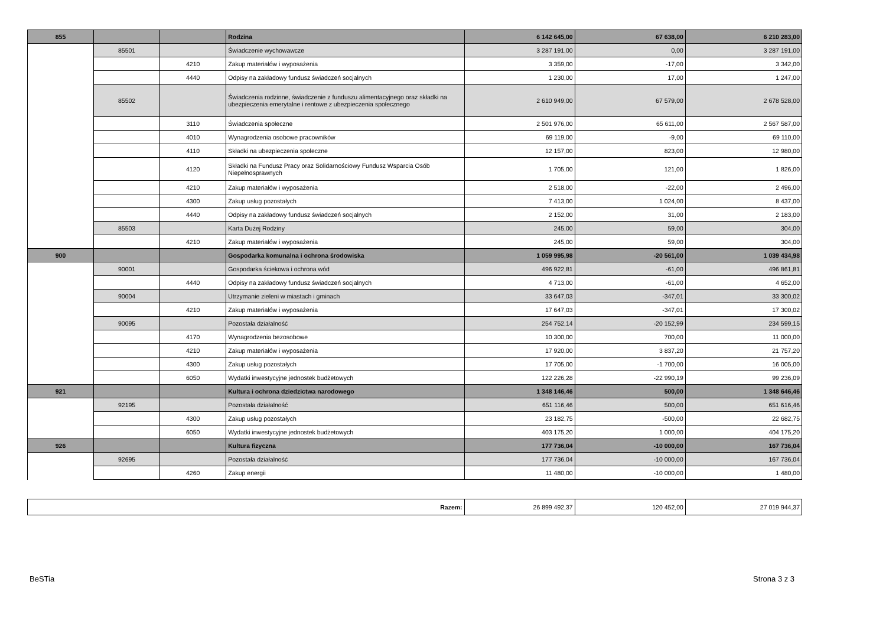| 855 | | | Rodzina | 6 142 645,00 | 67 638,00 | 6 210 283,00 |
| | 85501 | | Świadczenie wychowawcze | 3 287 191,00 | 0,00 | 3 287 191,00 |
| | | 4210 | Zakup materiałów i wyposażenia | 3 359,00 | -17,00 | 3 342,00 |
| | | 4440 | Odpisy na zakładowy fundusz świadczeń socjalnych | 1 230,00 | 17,00 | 1 247,00 |
| | 85502 | | Świadczenia rodzinne, świadczenie z funduszu alimentacyjnego oraz składki na ubezpieczenia emerytalne i rentowe z ubezpieczenia społecznego | 2 610 949,00 | 67 579,00 | 2 678 528,00 |
| | | 3110 | Świadczenia społeczne | 2 501 976,00 | 65 611,00 | 2 567 587,00 |
| | | 4010 | Wynagrodzenia osobowe pracowników | 69 119,00 | -9,00 | 69 110,00 |
| | | 4110 | Składki na ubezpieczenia społeczne | 12 157,00 | 823,00 | 12 980,00 |
| | | 4120 | Składki na Fundusz Pracy oraz Solidarnościowy Fundusz Wsparcia Osób Niepełnosprawnych | 1 705,00 | 121,00 | 1 826,00 |
| | | 4210 | Zakup materiałów i wyposażenia | 2 518,00 | -22,00 | 2 496,00 |
| | | 4300 | Zakup usług pozostałych | 7 413,00 | 1 024,00 | 8 437,00 |
| | | 4440 | Odpisy na zakładowy fundusz świadczeń socjalnych | 2 152,00 | 31,00 | 2 183,00 |
| | 85503 | | Karta Dużej Rodziny | 245,00 | 59,00 | 304,00 |
| | | 4210 | Zakup materiałów i wyposażenia | 245,00 | 59,00 | 304,00 |
| 900 | | | Gospodarka komunalna i ochrona środowiska | 1 059 995,98 | -20 561,00 | 1 039 434,98 |
| | 90001 | | Gospodarka ściekowa i ochrona wód | 496 922,81 | -61,00 | 496 861,81 |
| | | 4440 | Odpisy na zakładowy fundusz świadczeń socjalnych | 4 713,00 | -61,00 | 4 652,00 |
| | 90004 | | Utrzymanie zieleni w miastach i gminach | 33 647,03 | -347,01 | 33 300,02 |
| | | 4210 | Zakup materiałów i wyposażenia | 17 647,03 | -347,01 | 17 300,02 |
| | 90095 | | Pozostała działalność | 254 752,14 | -20 152,99 | 234 599,15 |
| | | 4170 | Wynagrodzenia bezosobowe | 10 300,00 | 700,00 | 11 000,00 |
| | | 4210 | Zakup materiałów i wyposażenia | 17 920,00 | 3 837,20 | 21 757,20 |
| | | 4300 | Zakup usług pozostałych | 17 705,00 | -1 700,00 | 16 005,00 |
| | | 6050 | Wydatki inwestycyjne jednostek budżetowych | 122 226,28 | -22 990,19 | 99 236,09 |
| 921 | | | Kultura i ochrona dziedzictwa narodowego | 1 348 146,46 | 500,00 | 1 348 646,46 |
| | 92195 | | Pozostała działalność | 651 116,46 | 500,00 | 651 616,46 |
| | | 4300 | Zakup usług pozostałych | 23 182,75 | -500,00 | 22 682,75 |
| | | 6050 | Wydatki inwestycyjne jednostek budżetowych | 403 175,20 | 1 000,00 | 404 175,20 |
| 926 | | | Kultura fizyczna | 177 736,04 | -10 000,00 | 167 736,04 |
| | 92695 | | Pozostała działalność | 177 736,04 | -10 000,00 | 167 736,04 |
| | | 4260 | Zakup energii | 11 480,00 | -10 000,00 | 1 480,00 |
| Razem: | 26 899 492,37 | 120 452,00 | 27 019 944,37 |
BeSTia Strona 3 z 3